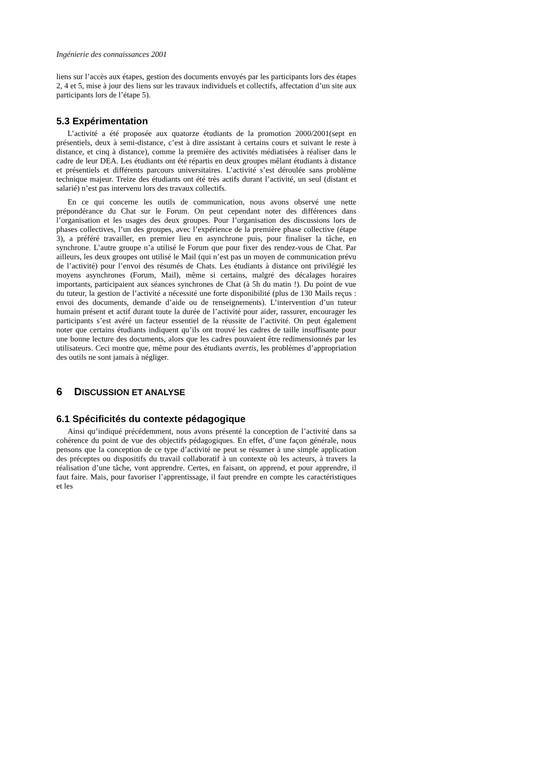Ingénierie des connaissances 2001
liens sur l’accès aux étapes, gestion des documents envoyés par les participants lors des étapes 2, 4 et 5, mise à jour des liens sur les travaux individuels et collectifs, affectation d’un site aux participants lors de l’étape 5).
5.3 Expérimentation
L’activité a été proposée aux quatorze étudiants de la promotion 2000/2001(sept en présentiels, deux à semi-distance, c’est à dire assistant à certains cours et suivant le reste à distance, et cinq à distance), comme la première des activités médiatisées à réaliser dans le cadre de leur DEA. Les étudiants ont été répartis en deux groupes mêlant étudiants à distance et présentiels et différents parcours universitaires. L’activité s’est déroulée sans problème technique majeur. Treize des étudiants ont été très actifs durant l’activité, un seul (distant et salarié) n’est pas intervenu lors des travaux collectifs.
En ce qui concerne les outils de communication, nous avons observé une nette prépondérance du Chat sur le Forum. On peut cependant noter des différences dans l’organisation et les usages des deux groupes. Pour l’organisation des discussions lors de phases collectives, l’un des groupes, avec l’expérience de la première phase collective (étape 3), a préféré travailler, en premier lieu en asynchrone puis, pour finaliser la tâche, en synchrone. L’autre groupe n’a utilisé le Forum que pour fixer des rendez-vous de Chat. Par ailleurs, les deux groupes ont utilisé le Mail (qui n’est pas un moyen de communication prévu de l’activité) pour l’envoi des résumés de Chats. Les étudiants à distance ont privilégié les moyens asynchrones (Forum, Mail), même si certains, malgré des décalages horaires importants, participaient aux séances synchrones de Chat (à 5h du matin !). Du point de vue du tuteur, la gestion de l’activité a nécessité une forte disponibilité (plus de 130 Mails reçus : envoi des documents, demande d’aide ou de renseignements). L’intervention d’un tuteur humain présent et actif durant toute la durée de l’activité pour aider, rassurer, encourager les participants s’est avéré un facteur essentiel de la réussite de l’activité. On peut également noter que certains étudiants indiquent qu’ils ont trouvé les cadres de taille insuffisante pour une bonne lecture des documents, alors que les cadres pouvaient être redimensionnés par les utilisateurs. Ceci montre que, même pour des étudiants avertis, les problèmes d’appropriation des outils ne sont jamais à négliger.
6 DISCUSSION ET ANALYSE
6.1 Spécificités du contexte pédagogique
Ainsi qu’indiqué précédemment, nous avons présenté la conception de l’activité dans sa cohérence du point de vue des objectifs pédagogiques. En effet, d’une façon générale, nous pensons que la conception de ce type d’activité ne peut se résumer à une simple application des préceptes ou dispositifs du travail collaboratif à un contexte où les acteurs, à travers la réalisation d’une tâche, vont apprendre. Certes, en faisant, on apprend, et pour apprendre, il faut faire. Mais, pour favoriser l’apprentissage, il faut prendre en compte les caractéristiques et les